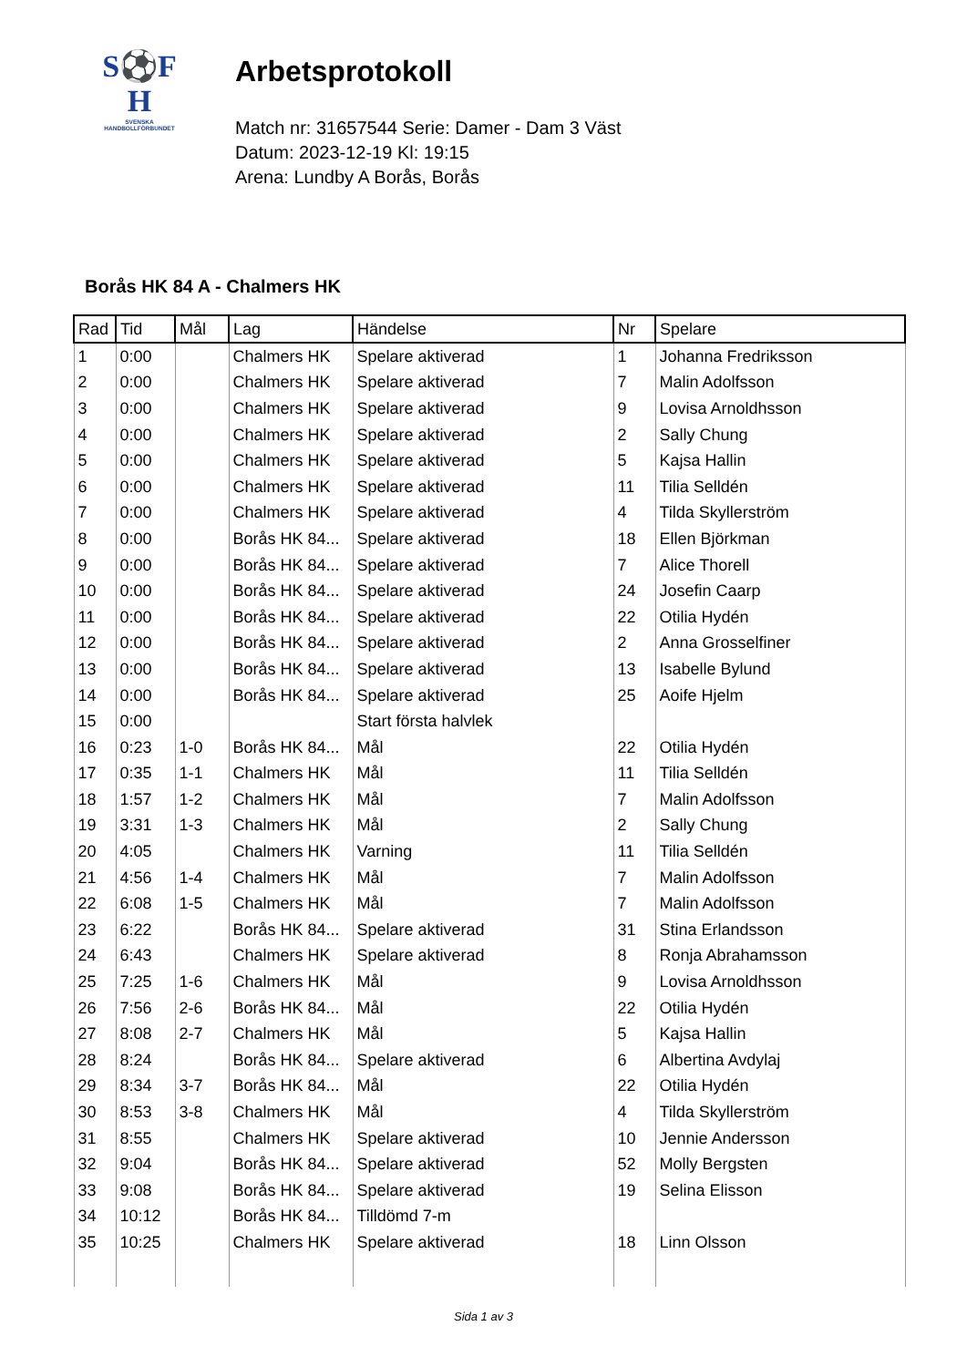S⚽F
H
SVENSKA
HANDBOLLFÖRBUNDET
Arbetsprotokoll
Match nr: 31657544 Serie: Damer - Dam 3 Väst
Datum: 2023-12-19 Kl: 19:15
Arena: Lundby A Borås, Borås
Borås HK 84 A - Chalmers HK
| Rad | Tid | Mål | Lag | Händelse | Nr | Spelare |
| --- | --- | --- | --- | --- | --- | --- |
| 1 | 0:00 | | Chalmers HK | Spelare aktiverad | 1 | Johanna Fredriksson |
| 2 | 0:00 | | Chalmers HK | Spelare aktiverad | 7 | Malin Adolfsson |
| 3 | 0:00 | | Chalmers HK | Spelare aktiverad | 9 | Lovisa Arnoldhsson |
| 4 | 0:00 | | Chalmers HK | Spelare aktiverad | 2 | Sally Chung |
| 5 | 0:00 | | Chalmers HK | Spelare aktiverad | 5 | Kajsa Hallin |
| 6 | 0:00 | | Chalmers HK | Spelare aktiverad | 11 | Tilia Selldén |
| 7 | 0:00 | | Chalmers HK | Spelare aktiverad | 4 | Tilda Skyllerström |
| 8 | 0:00 | | Borås HK 84... | Spelare aktiverad | 18 | Ellen Björkman |
| 9 | 0:00 | | Borås HK 84... | Spelare aktiverad | 7 | Alice Thorell |
| 10 | 0:00 | | Borås HK 84... | Spelare aktiverad | 24 | Josefin Caarp |
| 11 | 0:00 | | Borås HK 84... | Spelare aktiverad | 22 | Otilia Hydén |
| 12 | 0:00 | | Borås HK 84... | Spelare aktiverad | 2 | Anna Grosselfiner |
| 13 | 0:00 | | Borås HK 84... | Spelare aktiverad | 13 | Isabelle Bylund |
| 14 | 0:00 | | Borås HK 84... | Spelare aktiverad | 25 | Aoife Hjelm |
| 15 | 0:00 | | | Start första halvlek | | |
| 16 | 0:23 | 1-0 | Borås HK 84... | Mål | 22 | Otilia Hydén |
| 17 | 0:35 | 1-1 | Chalmers HK | Mål | 11 | Tilia Selldén |
| 18 | 1:57 | 1-2 | Chalmers HK | Mål | 7 | Malin Adolfsson |
| 19 | 3:31 | 1-3 | Chalmers HK | Mål | 2 | Sally Chung |
| 20 | 4:05 | | Chalmers HK | Varning | 11 | Tilia Selldén |
| 21 | 4:56 | 1-4 | Chalmers HK | Mål | 7 | Malin Adolfsson |
| 22 | 6:08 | 1-5 | Chalmers HK | Mål | 7 | Malin Adolfsson |
| 23 | 6:22 | | Borås HK 84... | Spelare aktiverad | 31 | Stina Erlandsson |
| 24 | 6:43 | | Chalmers HK | Spelare aktiverad | 8 | Ronja Abrahamsson |
| 25 | 7:25 | 1-6 | Chalmers HK | Mål | 9 | Lovisa Arnoldhsson |
| 26 | 7:56 | 2-6 | Borås HK 84... | Mål | 22 | Otilia Hydén |
| 27 | 8:08 | 2-7 | Chalmers HK | Mål | 5 | Kajsa Hallin |
| 28 | 8:24 | | Borås HK 84... | Spelare aktiverad | 6 | Albertina Avdylaj |
| 29 | 8:34 | 3-7 | Borås HK 84... | Mål | 22 | Otilia Hydén |
| 30 | 8:53 | 3-8 | Chalmers HK | Mål | 4 | Tilda Skyllerström |
| 31 | 8:55 | | Chalmers HK | Spelare aktiverad | 10 | Jennie Andersson |
| 32 | 9:04 | | Borås HK 84... | Spelare aktiverad | 52 | Molly Bergsten |
| 33 | 9:08 | | Borås HK 84... | Spelare aktiverad | 19 | Selina Elisson |
| 34 | 10:12 | | Borås HK 84... | Tilldömd 7-m | | |
| 35 | 10:25 | | Chalmers HK | Spelare aktiverad | 18 | Linn Olsson |
Sida 1 av 3